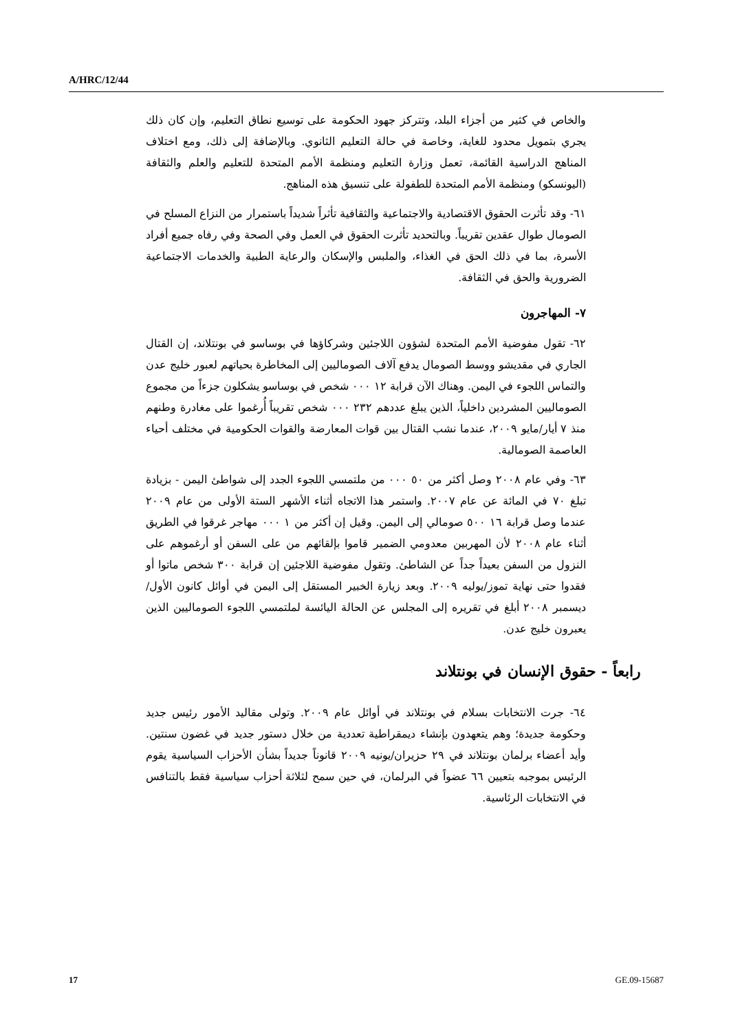A/HRC/12/44
والخاص في كثير من أجزاء البلد، وتتركز جهود الحكومة على توسيع نطاق التعليم، وإن كان ذلك يجري بتمويل محدود للغاية، وخاصة في حالة التعليم الثانوي. وبالإضافة إلى ذلك، ومع اختلاف المناهج الدراسية القائمة، تعمل وزارة التعليم ومنظمة الأمم المتحدة للتعليم والعلم والثقافة (اليونسكو) ومنظمة الأمم المتحدة للطفولة على تنسيق هذه المناهج.
٦١- وقد تأثرت الحقوق الاقتصادية والاجتماعية والثقافية تأثراً شديداً باستمرار من النزاع المسلح في الصومال طوال عقدين تقريباً. وبالتحديد تأثرت الحقوق في العمل وفي الصحة وفي رفاه جميع أفراد الأسرة، بما في ذلك الحق في الغذاء، والملبس والإسكان والرعاية الطبية والخدمات الاجتماعية الضرورية والحق في الثقافة.
٧- المهاجرون
٦٢- تقول مفوضية الأمم المتحدة لشؤون اللاجئين وشركاؤها في بوساسو في بونتلاند، إن القتال الجاري في مقديشو ووسط الصومال يدفع آلاف الصوماليين إلى المخاطرة بحياتهم لعبور خليج عدن والتماس اللجوء في اليمن. وهناك الآن قرابة ١٢ ٠٠٠ شخص في بوساسو يشكلون جزءاً من مجموع الصوماليين المشردين داخلياً، الذين يبلغ عددهم ٢٣٢ ٠٠٠ شخص تقريباً أُرغموا على مغادرة وطنهم منذ ٧ أيار/مايو ٢٠٠٩، عندما نشب القتال بين قوات المعارضة والقوات الحكومية في مختلف أحياء العاصمة الصومالية.
٦٣- وفي عام ٢٠٠٨ وصل أكثر من ٥٠ ٠٠٠ من ملتمسي اللجوء الجدد إلى شواطئ اليمن - بزيادة تبلغ ٧٠ في المائة عن عام ٢٠٠٧. واستمر هذا الاتجاه أثناء الأشهر الستة الأولى من عام ٢٠٠٩ عندما وصل قرابة ١٦ ٥٠٠ صومالي إلى اليمن. وقيل إن أكثر من ١ ٠٠٠ مهاجر غرقوا في الطريق أثناء عام ٢٠٠٨ لأن المهربين معدومي الضمير قاموا بإلقائهم من على السفن أو أرغموهم على النزول من السفن بعيداً جداً عن الشاطئ. وتقول مفوضية اللاجئين إن قرابة ٣٠٠ شخص ماتوا أو فقدوا حتى نهاية تموز/يوليه ٢٠٠٩. وبعد زيارة الخبير المستقل إلى اليمن في أوائل كانون الأول/ديسمبر ٢٠٠٨ أبلغ في تقريره إلى المجلس عن الحالة اليائسة لملتمسي اللجوء الصوماليين الذين يعبرون خليج عدن.
رابعاً - حقوق الإنسان في بونتلاند
٦٤- جرت الانتخابات بسلام في بونتلاند في أوائل عام ٢٠٠٩. وتولى مقاليد الأمور رئيس جديد وحكومة جديدة؛ وهم يتعهدون بإنشاء ديمقراطية تعددية من خلال دستور جديد في غضون سنتين. وأيد أعضاء برلمان بونتلاند في ٢٩ حزيران/يونيه ٢٠٠٩ قانوناً جديداً بشأن الأحزاب السياسية يقوم الرئيس بموجبه بتعيين ٦٦ عضواً في البرلمان، في حين سمح لثلاثة أحزاب سياسية فقط بالتنافس في الانتخابات الرئاسية.
17 GE.09-15687